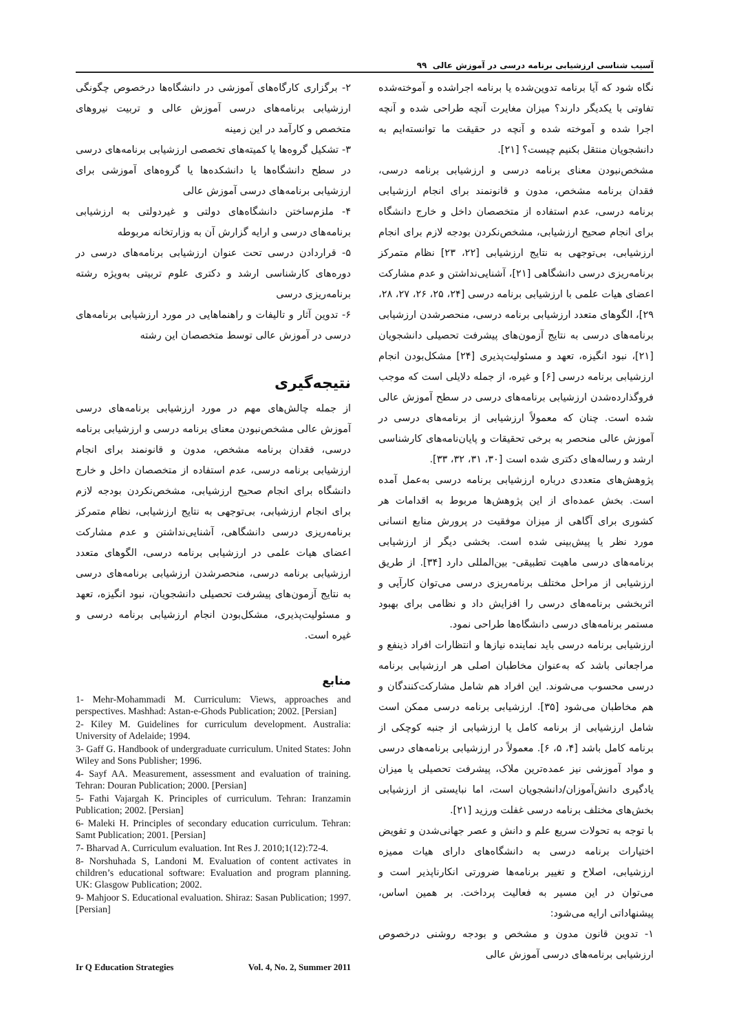آسیب شناسی ارزشیابی برنامه درسی در آموزش عالی ۹۹
نگاه شود که آیا برنامه تدوین‌شده یا برنامه اجراشده و آموخته‌شده تفاوتی با یکدیگر دارند؟ میزان مغایرت آنچه طراحی شده و آنچه اجرا شده و آموخته شده و آنچه در حقیقت ما توانسته‌ایم به دانشجویان منتقل بکنیم چیست؟ [۲۱].
مشخص‌نبودن معنای برنامه درسی و ارزشیابی برنامه درسی، فقدان برنامه مشخص، مدون و قانونمند برای انجام ارزشیابی برنامه درسی، عدم استفاده از متخصصان داخل و خارج دانشگاه برای انجام صحیح ارزشیابی، مشخص‌نکردن بودجه لازم برای انجام ارزشیابی، بی‌توجهی به نتایج ارزشیابی [۲۲، ۲۳] نظام متمرکز برنامه‌ریزی درسی دانشگاهی [۲۱]، آشنایی‌نداشتن و عدم مشارکت اعضای هیات علمی با ارزشیابی برنامه درسی [۲۴، ۲۵، ۲۶، ۲۷، ۲۸، ۲۹]، الگوهای متعدد ارزشیابی برنامه درسی، منحصرشدن ارزشیابی برنامه‌های درسی به نتایج آزمون‌های پیشرفت تحصیلی دانشجویان [۲۱]، نبود انگیزه، تعهد و مسئولیت‌پذیری [۲۴] مشکل‌بودن انجام ارزشیابی برنامه درسی [۶] و غیره، از جمله دلایلی است که موجب فروگذارده‌شدن ارزشیابی برنامه‌های درسی در سطح آموزش عالی شده است. چنان که معمولاً ارزشیابی از برنامه‌های درسی در آموزش عالی منحصر به برخی تحقیقات و پایان‌نامه‌های کارشناسی ارشد و رساله‌های دکتری شده است [۳۰، ۳۱، ۳۲، ۳۳].
پژوهش‌های متعددی درباره ارزشیابی برنامه درسی به‌عمل آمده است. بخش عمده‌ای از این پژوهش‌ها مربوط به اقدامات هر کشوری برای آگاهی از میزان موفقیت در پرورش منابع انسانی مورد نظر یا پیش‌بینی شده است. بخشی دیگر از ارزشیابی برنامه‌های درسی ماهیت تطبیقی- بین‌المللی دارد [۳۴]. از طریق ارزشیابی از مراحل مختلف برنامه‌ریزی درسی می‌توان کارآیی و اثربخشی برنامه‌های درسی را افزایش داد و نظامی برای بهبود مستمر برنامه‌های درسی دانشگاه‌ها طراحی نمود.
ارزشیابی برنامه درسی باید نماینده نیازها و انتظارات افراد ذینفع و مراجعانی باشد که به‌عنوان مخاطبان اصلی هر ارزشیابی برنامه درسی محسوب می‌شوند. این افراد هم شامل مشارکت‌کنندگان و هم مخاطبان می‌شود [۳۵]. ارزشیابی برنامه درسی ممکن است شامل ارزشیابی از برنامه کامل یا ارزشیابی از جنبه کوچکی از برنامه کامل باشد [۴، ۵، ۶]. معمولاً در ارزشیابی برنامه‌های درسی و مواد آموزشی نیز عمده‌ترین ملاک، پیشرفت تحصیلی یا میزان یادگیری دانش‌آموزان/دانشجویان است، اما نبایستی از ارزشیابی بخش‌های مختلف برنامه درسی غفلت ورزید [۲۱].
با توجه به تحولات سریع علم و دانش و عصر جهانی‌شدن و تفویض اختیارات برنامه درسی به دانشگاه‌های دارای هیات ممیزه ارزشیابی، اصلاح و تغییر برنامه‌ها ضرورتی انکارناپذیر است و می‌توان در این مسیر به فعالیت پرداخت. بر همین اساس، پیشنهاداتی ارایه می‌شود:
۱- تدوین قانون مدون و مشخص و بودجه روشنی درخصوص ارزشیابی برنامه‌های درسی آموزش عالی
۲- برگزاری کارگاه‌های آموزشی در دانشگاه‌ها درخصوص چگونگی ارزشیابی برنامه‌های درسی آموزش عالی و تربیت نیروهای متخصص و کارآمد در این زمینه
۳- تشکیل گروه‌ها یا کمیته‌های تخصصی ارزشیابی برنامه‌های درسی در سطح دانشگاه‌ها یا دانشکده‌ها یا گروه‌های آموزشی برای ارزشیابی برنامه‌های درسی آموزش عالی
۴- ملزم‌ساختن دانشگاه‌های دولتی و غیردولتی به ارزشیابی برنامه‌های درسی و ارایه گزارش آن به وزارتخانه مربوطه
۵- قراردادن درسی تحت عنوان ارزشیابی برنامه‌های درسی در دوره‌های کارشناسی ارشد و دکتری علوم تربیتی به‌ویژه رشته برنامه‌ریزی درسی
۶- تدوین آثار و تالیفات و راهنماهایی در مورد ارزشیابی برنامه‌های درسی در آموزش عالی توسط متخصصان این رشته
نتیجه‌گیری
از جمله چالش‌های مهم در مورد ارزشیابی برنامه‌های درسی آموزش عالی مشخص‌نبودن معنای برنامه درسی و ارزشیابی برنامه درسی، فقدان برنامه مشخص، مدون و قانونمند برای انجام ارزشیابی برنامه درسی، عدم استفاده از متخصصان داخل و خارج دانشگاه برای انجام صحیح ارزشیابی، مشخص‌نکردن بودجه لازم برای انجام ارزشیابی، بی‌توجهی به نتایج ارزشیابی، نظام متمرکز برنامه‌ریزی درسی دانشگاهی، آشنایی‌نداشتن و عدم مشارکت اعضای هیات علمی در ارزشیابی برنامه درسی، الگوهای متعدد ارزشیابی برنامه درسی، منحصرشدن ارزشیابی برنامه‌های درسی به نتایج آزمون‌های پیشرفت تحصیلی دانشجویان، نبود انگیزه، تعهد و مسئولیت‌پذیری، مشکل‌بودن انجام ارزشیابی برنامه درسی و غیره است.
منابع
1- Mehr-Mohammadi M. Curriculum: Views, approaches and perspectives. Mashhad: Astan-e-Ghods Publication; 2002. [Persian]
2- Kiley M. Guidelines for curriculum development. Australia: University of Adelaide; 1994.
3- Gaff G. Handbook of undergraduate curriculum. United States: John Wiley and Sons Publisher; 1996.
4- Sayf AA. Measurement, assessment and evaluation of training. Tehran: Douran Publication; 2000. [Persian]
5- Fathi Vajargah K. Principles of curriculum. Tehran: Iranzamin Publication; 2002. [Persian]
6- Maleki H. Principles of secondary education curriculum. Tehran: Samt Publication; 2001. [Persian]
7- Bharvad A. Curriculum evaluation. Int Res J. 2010;1(12):72-4.
8- Norshuhada S, Landoni M. Evaluation of content activates in children’s educational software: Evaluation and program planning. UK: Glasgow Publication; 2002.
9- Mahjoor S. Educational evaluation. Shiraz: Sasan Publication; 1997. [Persian]
Ir Q Education Strategies Vol. 4, No. 2, Summer 2011